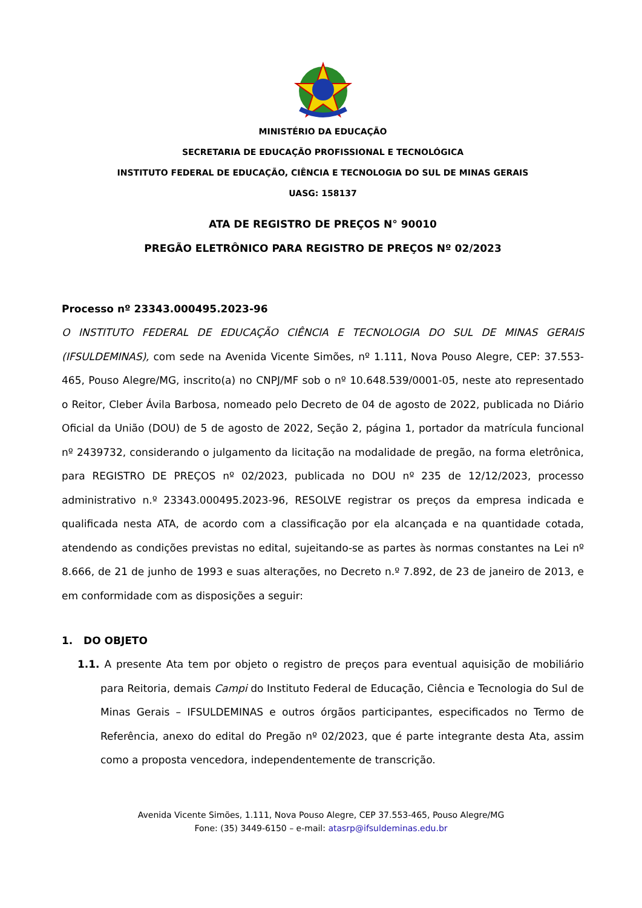MINISTÉRIO DA EDUCAÇÃO
SECRETARIA DE EDUCAÇÃO PROFISSIONAL E TECNOLÓGICA
INSTITUTO FEDERAL DE EDUCAÇÃO, CIÊNCIA E TECNOLOGIA DO SUL DE MINAS GERAIS
UASG: 158137
ATA DE REGISTRO DE PREÇOS N° 90010
PREGÃO ELETRÔNICO PARA REGISTRO DE PREÇOS Nº 02/2023
Processo nº 23343.000495.2023-96
O INSTITUTO FEDERAL DE EDUCAÇÃO CIÊNCIA E TECNOLOGIA DO SUL DE MINAS GERAIS (IFSULDEMINAS), com sede na Avenida Vicente Simões, nº 1.111, Nova Pouso Alegre, CEP: 37.553-465, Pouso Alegre/MG, inscrito(a) no CNPJ/MF sob o nº 10.648.539/0001-05, neste ato representado o Reitor, Cleber Ávila Barbosa, nomeado pelo Decreto de 04 de agosto de 2022, publicada no Diário Oficial da União (DOU) de 5 de agosto de 2022, Seção 2, página 1, portador da matrícula funcional nº 2439732, considerando o julgamento da licitação na modalidade de pregão, na forma eletrônica, para REGISTRO DE PREÇOS nº 02/2023, publicada no DOU nº 235 de 12/12/2023, processo administrativo n.º 23343.000495.2023-96, RESOLVE registrar os preços da empresa indicada e qualificada nesta ATA, de acordo com a classificação por ela alcançada e na quantidade cotada, atendendo as condições previstas no edital, sujeitando-se as partes às normas constantes na Lei nº 8.666, de 21 de junho de 1993 e suas alterações, no Decreto n.º 7.892, de 23 de janeiro de 2013, e em conformidade com as disposições a seguir:
1. DO OBJETO
1.1. A presente Ata tem por objeto o registro de preços para eventual aquisição de mobiliário para Reitoria, demais Campi do Instituto Federal de Educação, Ciência e Tecnologia do Sul de Minas Gerais – IFSULDEMINAS e outros órgãos participantes, especificados no Termo de Referência, anexo do edital do Pregão nº 02/2023, que é parte integrante desta Ata, assim como a proposta vencedora, independentemente de transcrição.
Avenida Vicente Simões, 1.111, Nova Pouso Alegre, CEP 37.553-465, Pouso Alegre/MG
Fone: (35) 3449-6150 – e-mail: atasrp@ifsuldeminas.edu.br